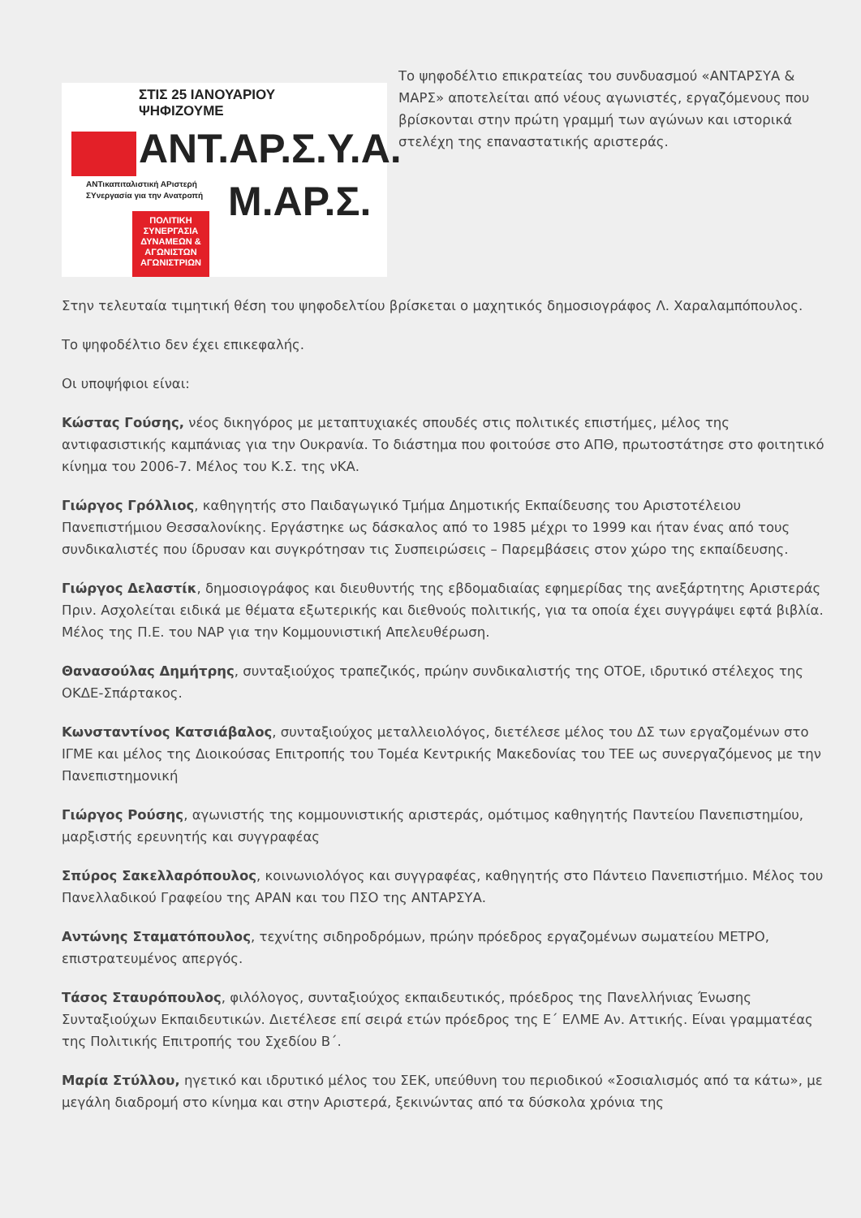ΣΤΙΣ 25 ΙΑΝΟΥΑΡΙΟΥ
ΨΗΦΙΖΟΥΜΕ
ΑΝΤ.ΑΡ.Σ.Υ.Α.
ΑΝΤικαπιταλιστική ΑΡιστερή
ΣΥνεργασία για την Ανατροπή
Μ.ΑΡ.Σ.
ΠΟΛΙΤΙΚΗ ΣΥΝΕΡΓΑΣΙΑ ΔΥΝΑΜΕΩΝ & ΑΓΩΝΙΣΤΩΝ ΑΓΩΝΙΣΤΡΙΩΝ
Το ψηφοδέλτιο επικρατείας του συνδυασμού «ΑΝΤΑΡΣΥΑ & ΜΑΡΣ» αποτελείται από νέους αγωνιστές, εργαζόμενους που βρίσκονται στην πρώτη γραμμή των αγώνων και ιστορικά στελέχη της επαναστατικής αριστεράς.
Στην τελευταία τιμητική θέση του ψηφοδελτίου βρίσκεται ο μαχητικός δημοσιογράφος Λ. Χαραλαμπόπουλος.
Το ψηφοδέλτιο δεν έχει επικεφαλής.
Οι υποψήφιοι είναι:
Κώστας Γούσης, νέος δικηγόρος με μεταπτυχιακές σπουδές στις πολιτικές επιστήμες, μέλος της αντιφασιστικής καμπάνιας για την Ουκρανία. Το διάστημα που φοιτούσε στο ΑΠΘ, πρωτοστάτησε στο φοιτητικό κίνημα του 2006-7. Μέλος του Κ.Σ. της νΚΑ.
Γιώργος Γρόλλιος, καθηγητής στο Παιδαγωγικό Τμήμα Δημοτικής Εκπαίδευσης του Αριστοτέλειου Πανεπιστήμιου Θεσσαλονίκης. Εργάστηκε ως δάσκαλος από το 1985 μέχρι το 1999 και ήταν ένας από τους συνδικαλιστές που ίδρυσαν και συγκρότησαν τις Συσπειρώσεις – Παρεμβάσεις στον χώρο της εκπαίδευσης.
Γιώργος Δελαστίκ, δημοσιογράφος και διευθυντής της εβδομαδιαίας εφημερίδας της ανεξάρτητης Αριστεράς Πριν. Ασχολείται ειδικά με θέματα εξωτερικής και διεθνούς πολιτικής, για τα οποία έχει συγγράψει εφτά βιβλία. Μέλος της Π.Ε. του ΝΑΡ για την Κομμουνιστική Απελευθέρωση.
Θανασούλας Δημήτρης, συνταξιούχος τραπεζικός, πρώην συνδικαλιστής της ΟΤΟΕ, ιδρυτικό στέλεχος της ΟΚΔΕ-Σπάρτακος.
Κωνσταντίνος Κατσιάβαλος, συνταξιούχος μεταλλειολόγος, διετέλεσε μέλος του ΔΣ των εργαζομένων στο ΙΓΜΕ και μέλος της Διοικούσας Επιτροπής του Τομέα Κεντρικής Μακεδονίας του ΤΕΕ ως συνεργαζόμενος με την Πανεπιστημονική
Γιώργος Ρούσης, αγωνιστής της κομμουνιστικής αριστεράς, ομότιμος καθηγητής Παντείου Πανεπιστημίου, μαρξιστής ερευνητής και συγγραφέας
Σπύρος Σακελλαρόπουλος, κοινωνιολόγος και συγγραφέας, καθηγητής στο Πάντειο Πανεπιστήμιο. Μέλος του Πανελλαδικού Γραφείου της ΑΡΑΝ και του ΠΣΟ της ΑΝΤΑΡΣΥΑ.
Αντώνης Σταματόπουλος, τεχνίτης σιδηροδρόμων, πρώην πρόεδρος εργαζομένων σωματείου ΜΕΤΡΟ, επιστρατευμένος απεργός.
Τάσος Σταυρόπουλος, φιλόλογος, συνταξιούχος εκπαιδευτικός, πρόεδρος της Πανελλήνιας Ένωσης Συνταξιούχων Εκπαιδευτικών. Διετέλεσε επί σειρά ετών πρόεδρος της Ε΄ ΕΛΜΕ Αν. Αττικής. Είναι γραμματέας της Πολιτικής Επιτροπής του Σχεδίου Β΄.
Μαρία Στύλλου, ηγετικό και ιδρυτικό μέλος του ΣΕΚ, υπεύθυνη του περιοδικού «Σοσιαλισμός από τα κάτω», με μεγάλη διαδρομή στο κίνημα και στην Αριστερά, ξεκινώντας από τα δύσκολα χρόνια της